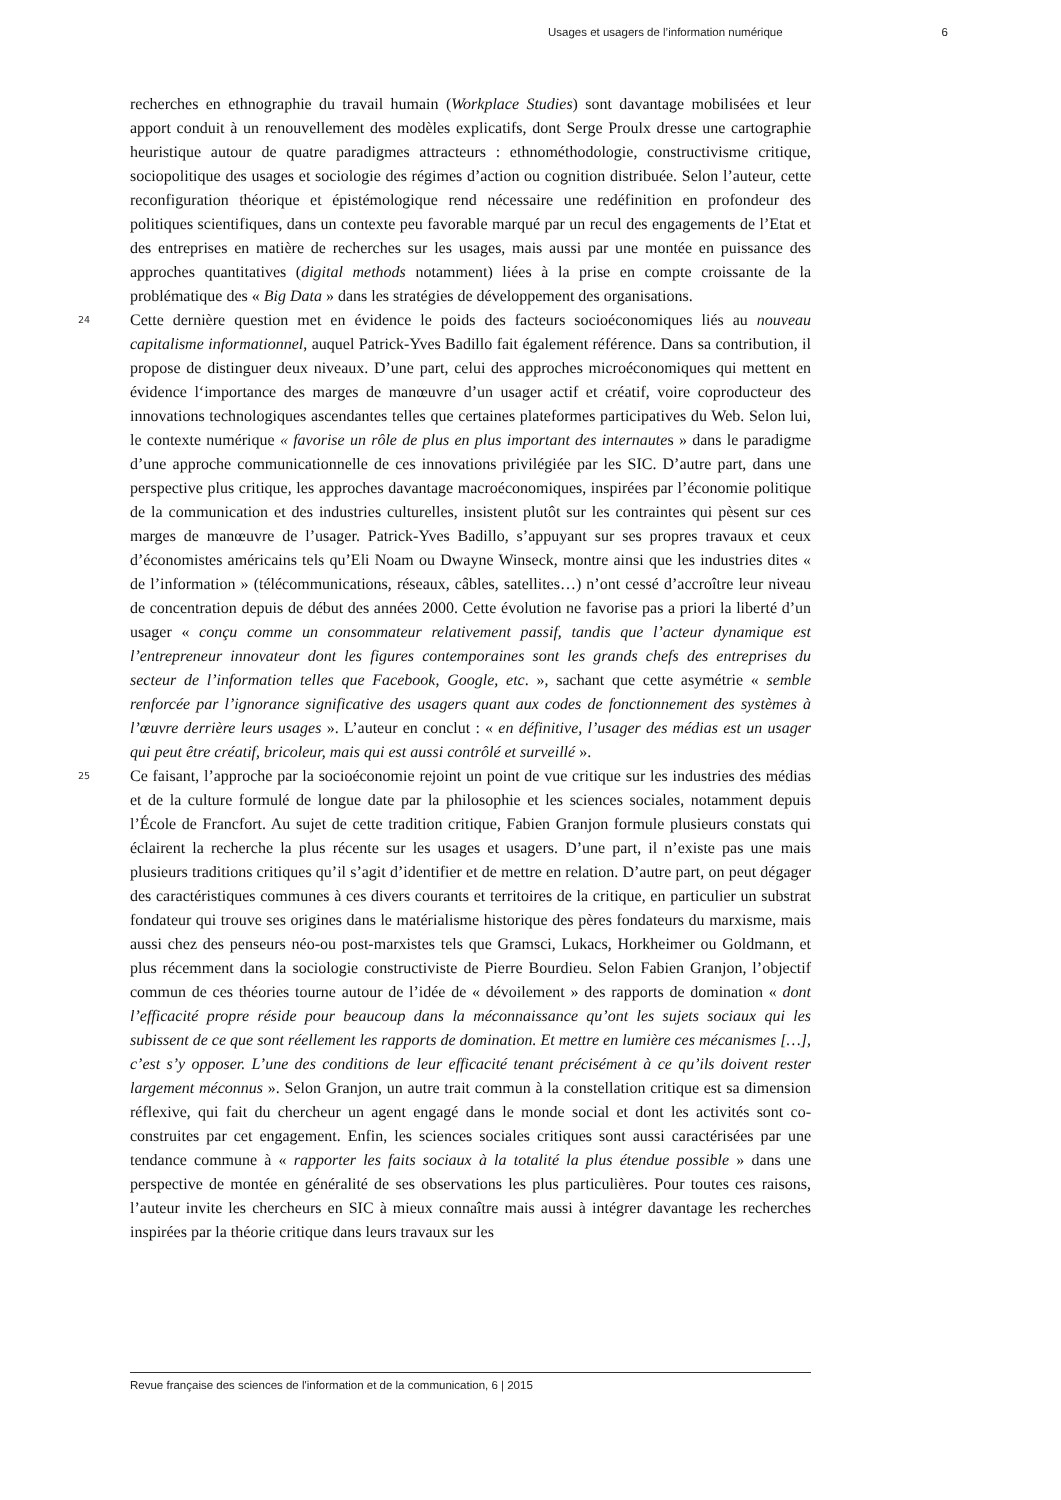Usages et usagers de l’information numérique 6
recherches en ethnographie du travail humain (Workplace Studies) sont davantage mobilisées et leur apport conduit à un renouvellement des modèles explicatifs, dont Serge Proulx dresse une cartographie heuristique autour de quatre paradigmes attracteurs : ethnométhodologie, constructivisme critique, sociopolitique des usages et sociologie des régimes d’action ou cognition distribuée. Selon l’auteur, cette reconfiguration théorique et épistémologique rend nécessaire une redéfinition en profondeur des politiques scientifiques, dans un contexte peu favorable marqué par un recul des engagements de l’Etat et des entreprises en matière de recherches sur les usages, mais aussi par une montée en puissance des approches quantitatives (digital methods notamment) liées à la prise en compte croissante de la problématique des « Big Data » dans les stratégies de développement des organisations.
24 Cette dernière question met en évidence le poids des facteurs socioéconomiques liés au nouveau capitalisme informationnel, auquel Patrick-Yves Badillo fait également référence. Dans sa contribution, il propose de distinguer deux niveaux. D’une part, celui des approches microéconomiques qui mettent en évidence l‘importance des marges de manœuvre d’un usager actif et créatif, voire coproducteur des innovations technologiques ascendantes telles que certaines plateformes participatives du Web. Selon lui, le contexte numérique « favorise un rôle de plus en plus important des internautes » dans le paradigme d’une approche communicationnelle de ces innovations privilégiée par les SIC. D’autre part, dans une perspective plus critique, les approches davantage macroéconomiques, inspirées par l’économie politique de la communication et des industries culturelles, insistent plutôt sur les contraintes qui pèsent sur ces marges de manœuvre de l’usager. Patrick-Yves Badillo, s’appuyant sur ses propres travaux et ceux d’économistes américains tels qu’Eli Noam ou Dwayne Winseck, montre ainsi que les industries dites « de l’information » (télécommunications, réseaux, câbles, satellites…) n’ont cessé d’accroître leur niveau de concentration depuis de début des années 2000. Cette évolution ne favorise pas a priori la liberté d’un usager « conçu comme un consommateur relativement passif, tandis que l’acteur dynamique est l’entrepreneur innovateur dont les figures contemporaines sont les grands chefs des entreprises du secteur de l’information telles que Facebook, Google, etc. », sachant que cette asymétrie « semble renforcée par l’ignorance significative des usagers quant aux codes de fonctionnement des systèmes à l’œuvre derrière leurs usages ». L’auteur en conclut : « en définitive, l’usager des médias est un usager qui peut être créatif, bricoleur, mais qui est aussi contrôlé et surveillé ».
25 Ce faisant, l’approche par la socioéconomie rejoint un point de vue critique sur les industries des médias et de la culture formulé de longue date par la philosophie et les sciences sociales, notamment depuis l’École de Francfort. Au sujet de cette tradition critique, Fabien Granjon formule plusieurs constats qui éclairent la recherche la plus récente sur les usages et usagers. D’une part, il n’existe pas une mais plusieurs traditions critiques qu’il s’agit d’identifier et de mettre en relation. D’autre part, on peut dégager des caractéristiques communes à ces divers courants et territoires de la critique, en particulier un substrat fondateur qui trouve ses origines dans le matérialisme historique des pères fondateurs du marxisme, mais aussi chez des penseurs néo-ou post-marxistes tels que Gramsci, Lukacs, Horkheimer ou Goldmann, et plus récemment dans la sociologie constructiviste de Pierre Bourdieu. Selon Fabien Granjon, l’objectif commun de ces théories tourne autour de l’idée de « dévoilement » des rapports de domination « dont l’efficacité propre réside pour beaucoup dans la méconnaissance qu’ont les sujets sociaux qui les subissent de ce que sont réellement les rapports de domination. Et mettre en lumière ces mécanismes […], c’est s’y opposer. L’une des conditions de leur efficacité tenant précisément à ce qu’ils doivent rester largement méconnus ». Selon Granjon, un autre trait commun à la constellation critique est sa dimension réflexive, qui fait du chercheur un agent engagé dans le monde social et dont les activités sont co-construites par cet engagement. Enfin, les sciences sociales critiques sont aussi caractérisées par une tendance commune à « rapporter les faits sociaux à la totalité la plus étendue possible » dans une perspective de montée en généralité de ses observations les plus particulières. Pour toutes ces raisons, l’auteur invite les chercheurs en SIC à mieux connaître mais aussi à intégrer davantage les recherches inspirées par la théorie critique dans leurs travaux sur les
Revue française des sciences de l'information et de la communication, 6 | 2015